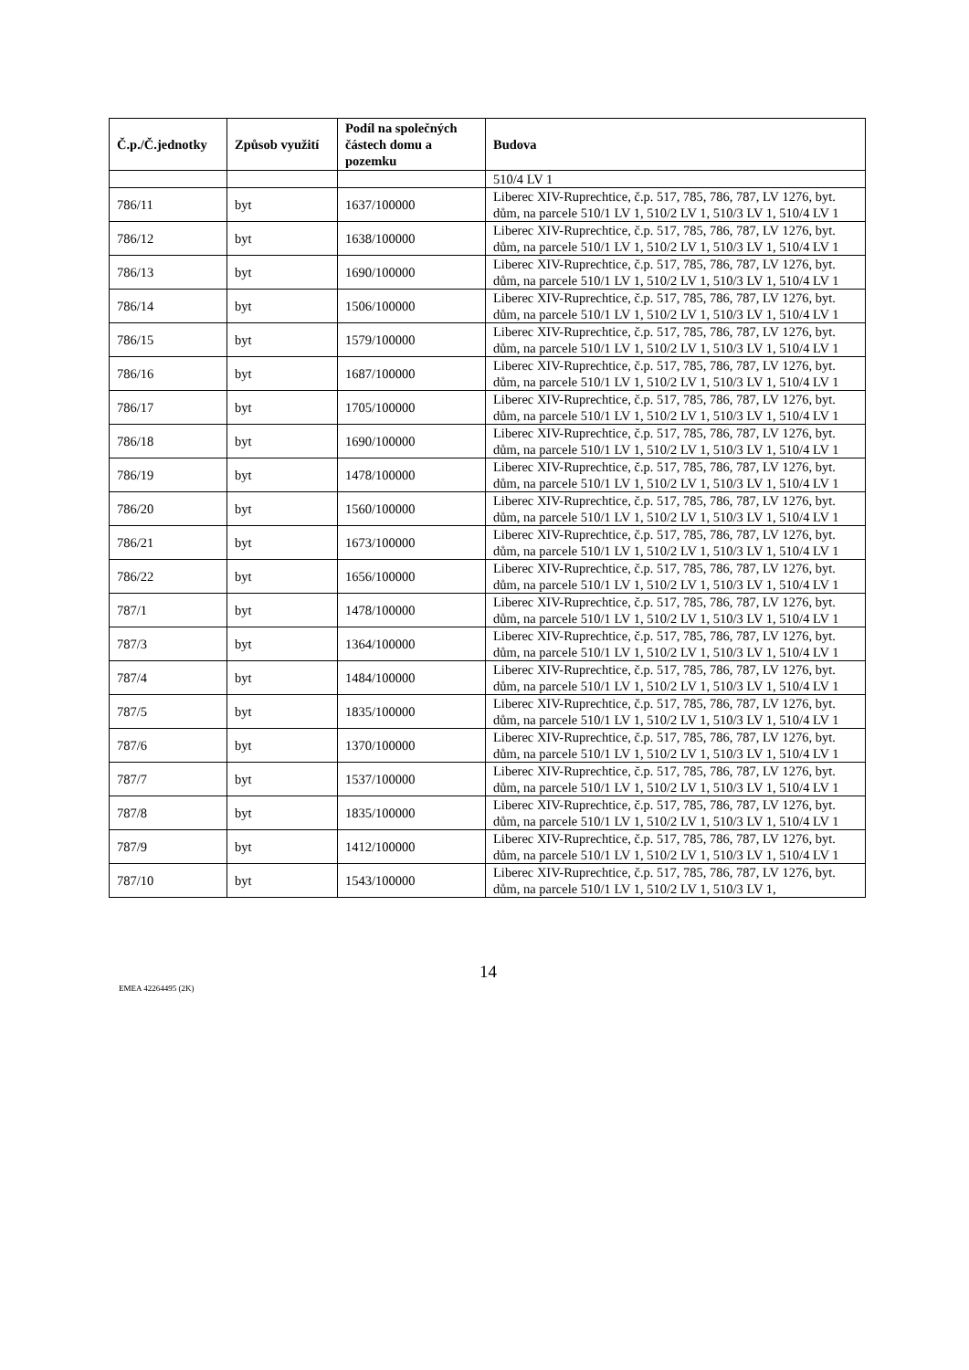| Č.p./Č.jednotky | Způsob využití | Podíl na společných částech domu a pozemku | Budova |
| --- | --- | --- | --- |
| | | | 510/4 LV 1 |
| 786/11 | byt | 1637/100000 | Liberec XIV-Ruprechtice, č.p. 517, 785, 786, 787, LV 1276, byt. dům, na parcele 510/1 LV 1, 510/2 LV 1, 510/3 LV 1, 510/4 LV 1 |
| 786/12 | byt | 1638/100000 | Liberec XIV-Ruprechtice, č.p. 517, 785, 786, 787, LV 1276, byt. dům, na parcele 510/1 LV 1, 510/2 LV 1, 510/3 LV 1, 510/4 LV 1 |
| 786/13 | byt | 1690/100000 | Liberec XIV-Ruprechtice, č.p. 517, 785, 786, 787, LV 1276, byt. dům, na parcele 510/1 LV 1, 510/2 LV 1, 510/3 LV 1, 510/4 LV 1 |
| 786/14 | byt | 1506/100000 | Liberec XIV-Ruprechtice, č.p. 517, 785, 786, 787, LV 1276, byt. dům, na parcele 510/1 LV 1, 510/2 LV 1, 510/3 LV 1, 510/4 LV 1 |
| 786/15 | byt | 1579/100000 | Liberec XIV-Ruprechtice, č.p. 517, 785, 786, 787, LV 1276, byt. dům, na parcele 510/1 LV 1, 510/2 LV 1, 510/3 LV 1, 510/4 LV 1 |
| 786/16 | byt | 1687/100000 | Liberec XIV-Ruprechtice, č.p. 517, 785, 786, 787, LV 1276, byt. dům, na parcele 510/1 LV 1, 510/2 LV 1, 510/3 LV 1, 510/4 LV 1 |
| 786/17 | byt | 1705/100000 | Liberec XIV-Ruprechtice, č.p. 517, 785, 786, 787, LV 1276, byt. dům, na parcele 510/1 LV 1, 510/2 LV 1, 510/3 LV 1, 510/4 LV 1 |
| 786/18 | byt | 1690/100000 | Liberec XIV-Ruprechtice, č.p. 517, 785, 786, 787, LV 1276, byt. dům, na parcele 510/1 LV 1, 510/2 LV 1, 510/3 LV 1, 510/4 LV 1 |
| 786/19 | byt | 1478/100000 | Liberec XIV-Ruprechtice, č.p. 517, 785, 786, 787, LV 1276, byt. dům, na parcele 510/1 LV 1, 510/2 LV 1, 510/3 LV 1, 510/4 LV 1 |
| 786/20 | byt | 1560/100000 | Liberec XIV-Ruprechtice, č.p. 517, 785, 786, 787, LV 1276, byt. dům, na parcele 510/1 LV 1, 510/2 LV 1, 510/3 LV 1, 510/4 LV 1 |
| 786/21 | byt | 1673/100000 | Liberec XIV-Ruprechtice, č.p. 517, 785, 786, 787, LV 1276, byt. dům, na parcele 510/1 LV 1, 510/2 LV 1, 510/3 LV 1, 510/4 LV 1 |
| 786/22 | byt | 1656/100000 | Liberec XIV-Ruprechtice, č.p. 517, 785, 786, 787, LV 1276, byt. dům, na parcele 510/1 LV 1, 510/2 LV 1, 510/3 LV 1, 510/4 LV 1 |
| 787/1 | byt | 1478/100000 | Liberec XIV-Ruprechtice, č.p. 517, 785, 786, 787, LV 1276, byt. dům, na parcele 510/1 LV 1, 510/2 LV 1, 510/3 LV 1, 510/4 LV 1 |
| 787/3 | byt | 1364/100000 | Liberec XIV-Ruprechtice, č.p. 517, 785, 786, 787, LV 1276, byt. dům, na parcele 510/1 LV 1, 510/2 LV 1, 510/3 LV 1, 510/4 LV 1 |
| 787/4 | byt | 1484/100000 | Liberec XIV-Ruprechtice, č.p. 517, 785, 786, 787, LV 1276, byt. dům, na parcele 510/1 LV 1, 510/2 LV 1, 510/3 LV 1, 510/4 LV 1 |
| 787/5 | byt | 1835/100000 | Liberec XIV-Ruprechtice, č.p. 517, 785, 786, 787, LV 1276, byt. dům, na parcele 510/1 LV 1, 510/2 LV 1, 510/3 LV 1, 510/4 LV 1 |
| 787/6 | byt | 1370/100000 | Liberec XIV-Ruprechtice, č.p. 517, 785, 786, 787, LV 1276, byt. dům, na parcele 510/1 LV 1, 510/2 LV 1, 510/3 LV 1, 510/4 LV 1 |
| 787/7 | byt | 1537/100000 | Liberec XIV-Ruprechtice, č.p. 517, 785, 786, 787, LV 1276, byt. dům, na parcele 510/1 LV 1, 510/2 LV 1, 510/3 LV 1, 510/4 LV 1 |
| 787/8 | byt | 1835/100000 | Liberec XIV-Ruprechtice, č.p. 517, 785, 786, 787, LV 1276, byt. dům, na parcele 510/1 LV 1, 510/2 LV 1, 510/3 LV 1, 510/4 LV 1 |
| 787/9 | byt | 1412/100000 | Liberec XIV-Ruprechtice, č.p. 517, 785, 786, 787, LV 1276, byt. dům, na parcele 510/1 LV 1, 510/2 LV 1, 510/3 LV 1, 510/4 LV 1 |
| 787/10 | byt | 1543/100000 | Liberec XIV-Ruprechtice, č.p. 517, 785, 786, 787, LV 1276, byt. dům, na parcele 510/1 LV 1, 510/2 LV 1, 510/3 LV 1, |
EMEA 42264495 (2K)
14